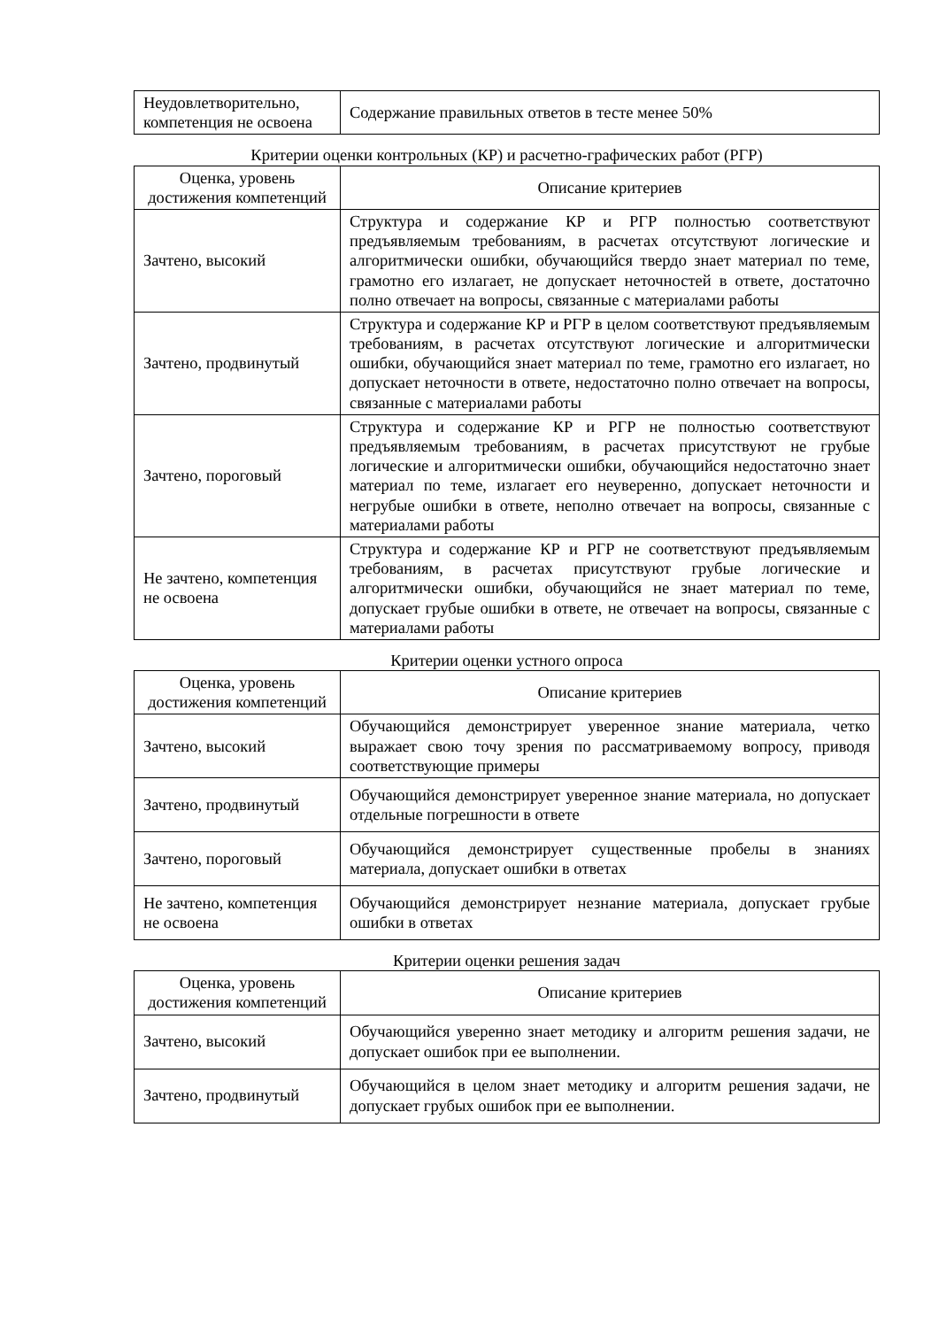| Неудовлетворительно, компетенция не освоена | Содержание правильных ответов в тесте менее 50% |
Критерии оценки контрольных (КР) и расчетно-графических работ (РГР)
| Оценка, уровень достижения компетенций | Описание критериев |
| --- | --- |
| Зачтено, высокий | Структура и содержание КР и РГР полностью соответствуют предъявляемым требованиям, в расчетах отсутствуют логические и алгоритмически ошибки, обучающийся твердо знает материал по теме, грамотно его излагает, не допускает неточностей в ответе, достаточно полно отвечает на вопросы, связанные с материалами работы |
| Зачтено, продвинутый | Структура и содержание КР и РГР в целом соответствуют предъявляемым требованиям, в расчетах отсутствуют логические и алгоритмически ошибки, обучающийся знает материал по теме, грамотно его излагает, но допускает неточности в ответе, недостаточно полно отвечает на вопросы, связанные с материалами работы |
| Зачтено, пороговый | Структура и содержание КР и РГР не полностью соответствуют предъявляемым требованиям, в расчетах присутствуют не грубые логические и алгоритмически ошибки, обучающийся недостаточно знает материал по теме, излагает его неуверенно, допускает неточности и негрубые ошибки в ответе, неполно отвечает на вопросы, связанные с материалами работы |
| Не зачтено, компетенция не освоена | Структура и содержание КР и РГР не соответствуют предъявляемым требованиям, в расчетах присутствуют грубые логические и алгоритмически ошибки, обучающийся не знает материал по теме, допускает грубые ошибки в ответе, не отвечает на вопросы, связанные с материалами работы |
Критерии оценки устного опроса
| Оценка, уровень достижения компетенций | Описание критериев |
| --- | --- |
| Зачтено, высокий | Обучающийся демонстрирует уверенное знание материала, четко выражает свою точу зрения по рассматриваемому вопросу, приводя соответствующие примеры |
| Зачтено, продвинутый | Обучающийся демонстрирует уверенное знание материала, но допускает отдельные погрешности в ответе |
| Зачтено, пороговый | Обучающийся демонстрирует существенные пробелы в знаниях материала, допускает ошибки в ответах |
| Не зачтено, компетенция не освоена | Обучающийся демонстрирует незнание материала, допускает грубые ошибки в ответах |
Критерии оценки решения задач
| Оценка, уровень достижения компетенций | Описание критериев |
| --- | --- |
| Зачтено, высокий | Обучающийся уверенно знает методику и алгоритм решения задачи, не допускает ошибок при ее выполнении. |
| Зачтено, продвинутый | Обучающийся в целом знает методику и алгоритм решения задачи, не допускает грубых ошибок при ее выполнении. |